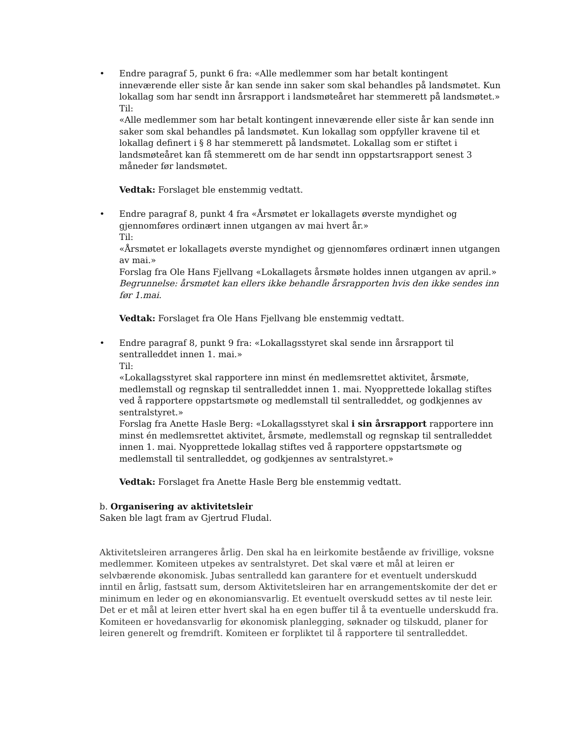• Endre paragraf 5, punkt 6 fra: «Alle medlemmer som har betalt kontingent inneværende eller siste år kan sende inn saker som skal behandles på landsmøtet. Kun lokallag som har sendt inn årsrapport i landsmøteåret har stemmerett på landsmøtet.»
Til:
«Alle medlemmer som har betalt kontingent inneværende eller siste år kan sende inn saker som skal behandles på landsmøtet. Kun lokallag som oppfyller kravene til et lokallag definert i § 8 har stemmerett på landsmøtet. Lokallag som er stiftet i landsmøteåret kan få stemmerett om de har sendt inn oppstartsrapport senest 3 måneder før landsmøtet.
Vedtak: Forslaget ble enstemmig vedtatt.
• Endre paragraf 8, punkt 4 fra «Årsmøtet er lokallagets øverste myndighet og gjennomføres ordinært innen utgangen av mai hvert år.»
Til:
«Årsmøtet er lokallagets øverste myndighet og gjennomføres ordinært innen utgangen av mai.»
Forslag fra Ole Hans Fjellvang «Lokallagets årsmøte holdes innen utgangen av april.» Begrunnelse: årsmøtet kan ellers ikke behandle årsrapporten hvis den ikke sendes inn før 1.mai.
Vedtak: Forslaget fra Ole Hans Fjellvang ble enstemmig vedtatt.
• Endre paragraf 8, punkt 9 fra: «Lokallagsstyret skal sende inn årsrapport til sentralleddet innen 1. mai.»
Til:
«Lokallagsstyret skal rapportere inn minst én medlemsrettet aktivitet, årsmøte, medlemstall og regnskap til sentralleddet innen 1. mai. Nyopprettede lokallag stiftes ved å rapportere oppstartsmøte og medlemstall til sentralleddet, og godkjennes av sentralstyret.»
Forslag fra Anette Hasle Berg: «Lokallagsstyret skal i sin årsrapport rapportere inn minst én medlemsrettet aktivitet, årsmøte, medlemstall og regnskap til sentralleddet innen 1. mai. Nyopprettede lokallag stiftes ved å rapportere oppstartsmøte og medlemstall til sentralleddet, og godkjennes av sentralstyret.»
Vedtak: Forslaget fra Anette Hasle Berg ble enstemmig vedtatt.
b. Organisering av aktivitetsleir
Saken ble lagt fram av Gjertrud Fludal.
Aktivitetsleiren arrangeres årlig. Den skal ha en leirkomite bestående av frivillige, voksne medlemmer. Komiteen utpekes av sentralstyret. Det skal være et mål at leiren er selvbærende økonomisk. Jubas sentralledd kan garantere for et eventuelt underskudd inntil en årlig, fastsatt sum, dersom Aktivitetsleiren har en arrangementskomite der det er minimum en leder og en økonomiansvarlig. Et eventuelt overskudd settes av til neste leir. Det er et mål at leiren etter hvert skal ha en egen buffer til å ta eventuelle underskudd fra. Komiteen er hovedansvarlig for økonomisk planlegging, søknader og tilskudd, planer for leiren generelt og fremdrift. Komiteen er forpliktet til å rapportere til sentralleddet.